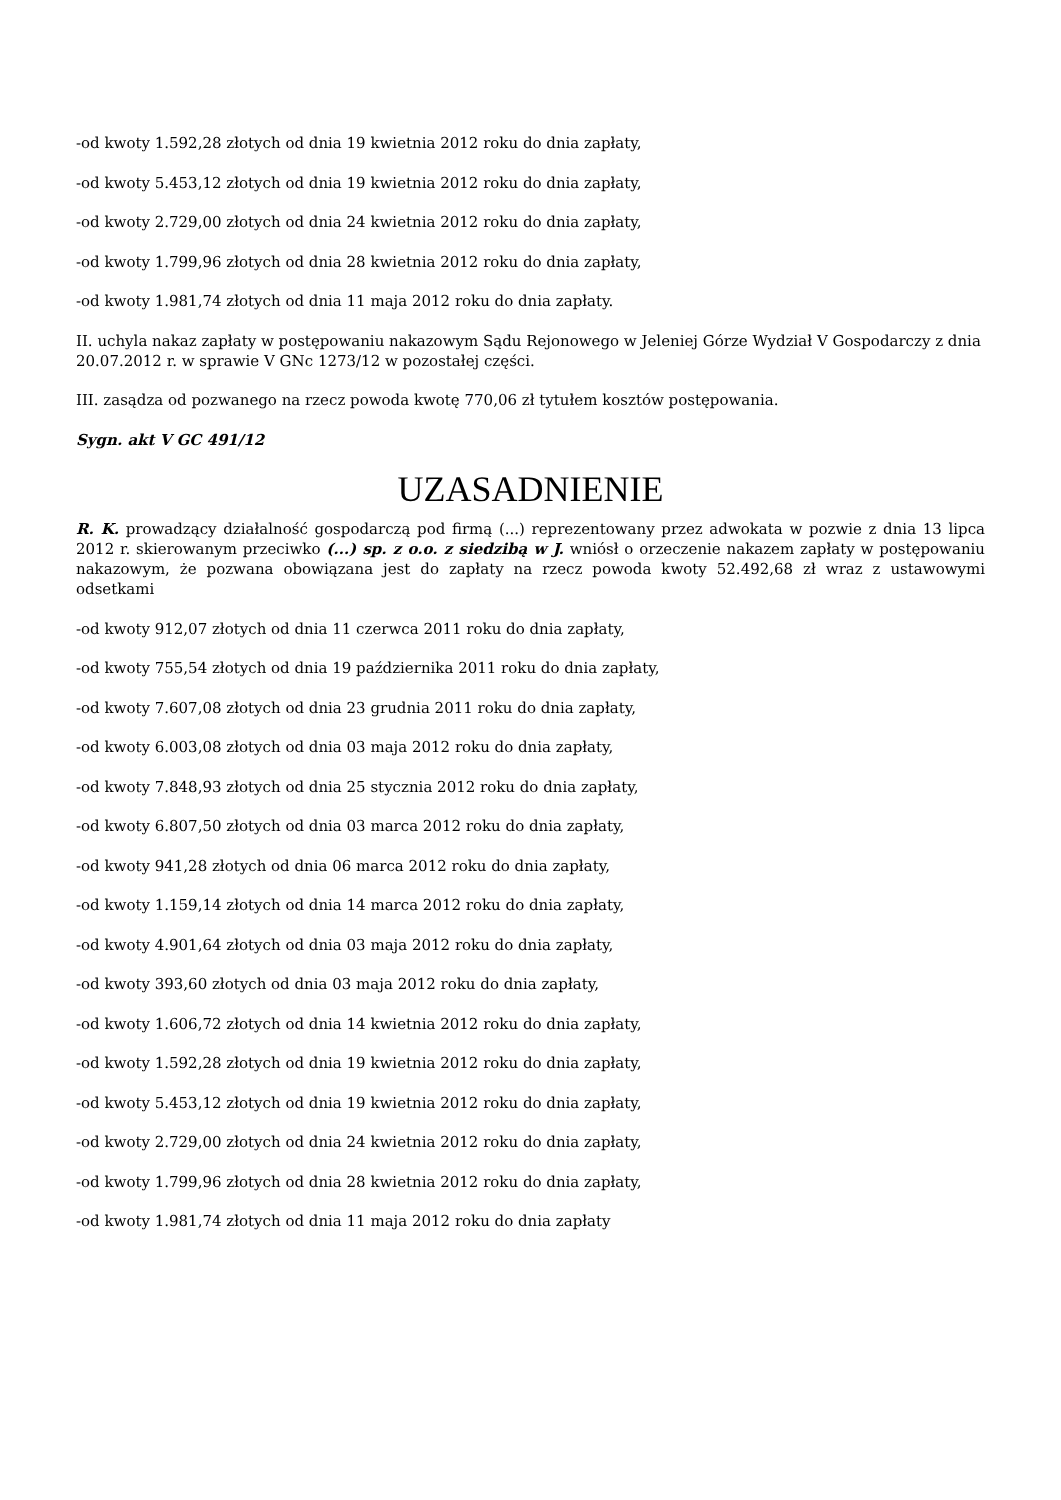-od kwoty 1.592,28 złotych od dnia 19 kwietnia 2012 roku do dnia zapłaty,
-od kwoty 5.453,12 złotych od dnia 19 kwietnia 2012 roku do dnia zapłaty,
-od kwoty 2.729,00 złotych od dnia 24 kwietnia 2012 roku do dnia zapłaty,
-od kwoty 1.799,96 złotych od dnia 28 kwietnia 2012 roku do dnia zapłaty,
-od kwoty 1.981,74 złotych od dnia 11 maja 2012 roku do dnia zapłaty.
II. uchyla nakaz zapłaty w postępowaniu nakazowym Sądu Rejonowego w Jeleniej Górze Wydział V Gospodarczy z dnia 20.07.2012 r. w sprawie V GNc 1273/12 w pozostałej części.
III. zasądza od pozwanego na rzecz powoda kwotę 770,06 zł tytułem kosztów postępowania.
Sygn. akt V GC 491/12
UZASADNIENIE
R. K. prowadzący działalność gospodarczą pod firmą (...) reprezentowany przez adwokata w pozwie z dnia 13 lipca 2012 r. skierowanym przeciwko (...) sp. z o.o. z siedzibą w J. wniósł o orzeczenie nakazem zapłaty w postępowaniu nakazowym, że pozwana obowiązana jest do zapłaty na rzecz powoda kwoty 52.492,68 zł wraz z ustawowymi odsetkami
-od kwoty 912,07 złotych od dnia 11 czerwca 2011 roku do dnia zapłaty,
-od kwoty 755,54 złotych od dnia 19 października 2011 roku do dnia zapłaty,
-od kwoty 7.607,08 złotych od dnia 23 grudnia 2011 roku do dnia zapłaty,
-od kwoty 6.003,08 złotych od dnia 03 maja 2012 roku do dnia zapłaty,
-od kwoty 7.848,93 złotych od dnia 25 stycznia 2012 roku do dnia zapłaty,
-od kwoty 6.807,50 złotych od dnia 03 marca 2012 roku do dnia zapłaty,
-od kwoty 941,28 złotych od dnia 06 marca 2012 roku do dnia zapłaty,
-od kwoty 1.159,14 złotych od dnia 14 marca 2012 roku do dnia zapłaty,
-od kwoty 4.901,64 złotych od dnia 03 maja 2012 roku do dnia zapłaty,
-od kwoty 393,60 złotych od dnia 03 maja 2012 roku do dnia zapłaty,
-od kwoty 1.606,72 złotych od dnia 14 kwietnia 2012 roku do dnia zapłaty,
-od kwoty 1.592,28 złotych od dnia 19 kwietnia 2012 roku do dnia zapłaty,
-od kwoty 5.453,12 złotych od dnia 19 kwietnia 2012 roku do dnia zapłaty,
-od kwoty 2.729,00 złotych od dnia 24 kwietnia 2012 roku do dnia zapłaty,
-od kwoty 1.799,96 złotych od dnia 28 kwietnia 2012 roku do dnia zapłaty,
-od kwoty 1.981,74 złotych od dnia 11 maja 2012 roku do dnia zapłaty